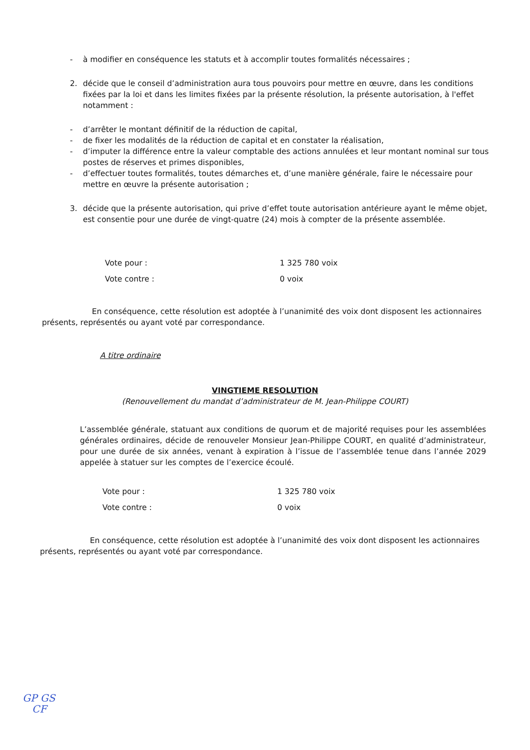- à modifier en conséquence les statuts et à accomplir toutes formalités nécessaires ;
2. décide que le conseil d’administration aura tous pouvoirs pour mettre en œuvre, dans les conditions fixées par la loi et dans les limites fixées par la présente résolution, la présente autorisation, à l'effet notamment :
- d’arrêter le montant définitif de la réduction de capital,
- de fixer les modalités de la réduction de capital et en constater la réalisation,
- d’imputer la différence entre la valeur comptable des actions annulées et leur montant nominal sur tous postes de réserves et primes disponibles,
- d’effectuer toutes formalités, toutes démarches et, d’une manière générale, faire le nécessaire pour mettre en œuvre la présente autorisation ;
3. décide que la présente autorisation, qui prive d’effet toute autorisation antérieure ayant le même objet, est consentie pour une durée de vingt-quatre (24) mois à compter de la présente assemblée.
Vote pour : 1 325 780 voix
Vote contre : 0 voix
En conséquence, cette résolution est adoptée à l’unanimité des voix dont disposent les actionnaires présents, représentés ou ayant voté par correspondance.
A titre ordinaire
VINGTIEME RESOLUTION
(Renouvellement du mandat d’administrateur de M. Jean-Philippe COURT)
L’assemblée générale, statuant aux conditions de quorum et de majorité requises pour les assemblées générales ordinaires, décide de renouveler Monsieur Jean-Philippe COURT, en qualité d’administrateur, pour une durée de six années, venant à expiration à l’issue de l’assemblée tenue dans l’année 2029 appelée à statuer sur les comptes de l’exercice écoulé.
Vote pour : 1 325 780 voix
Vote contre : 0 voix
En conséquence, cette résolution est adoptée à l’unanimité des voix dont disposent les actionnaires présents, représentés ou ayant voté par correspondance.
GP GS
CF